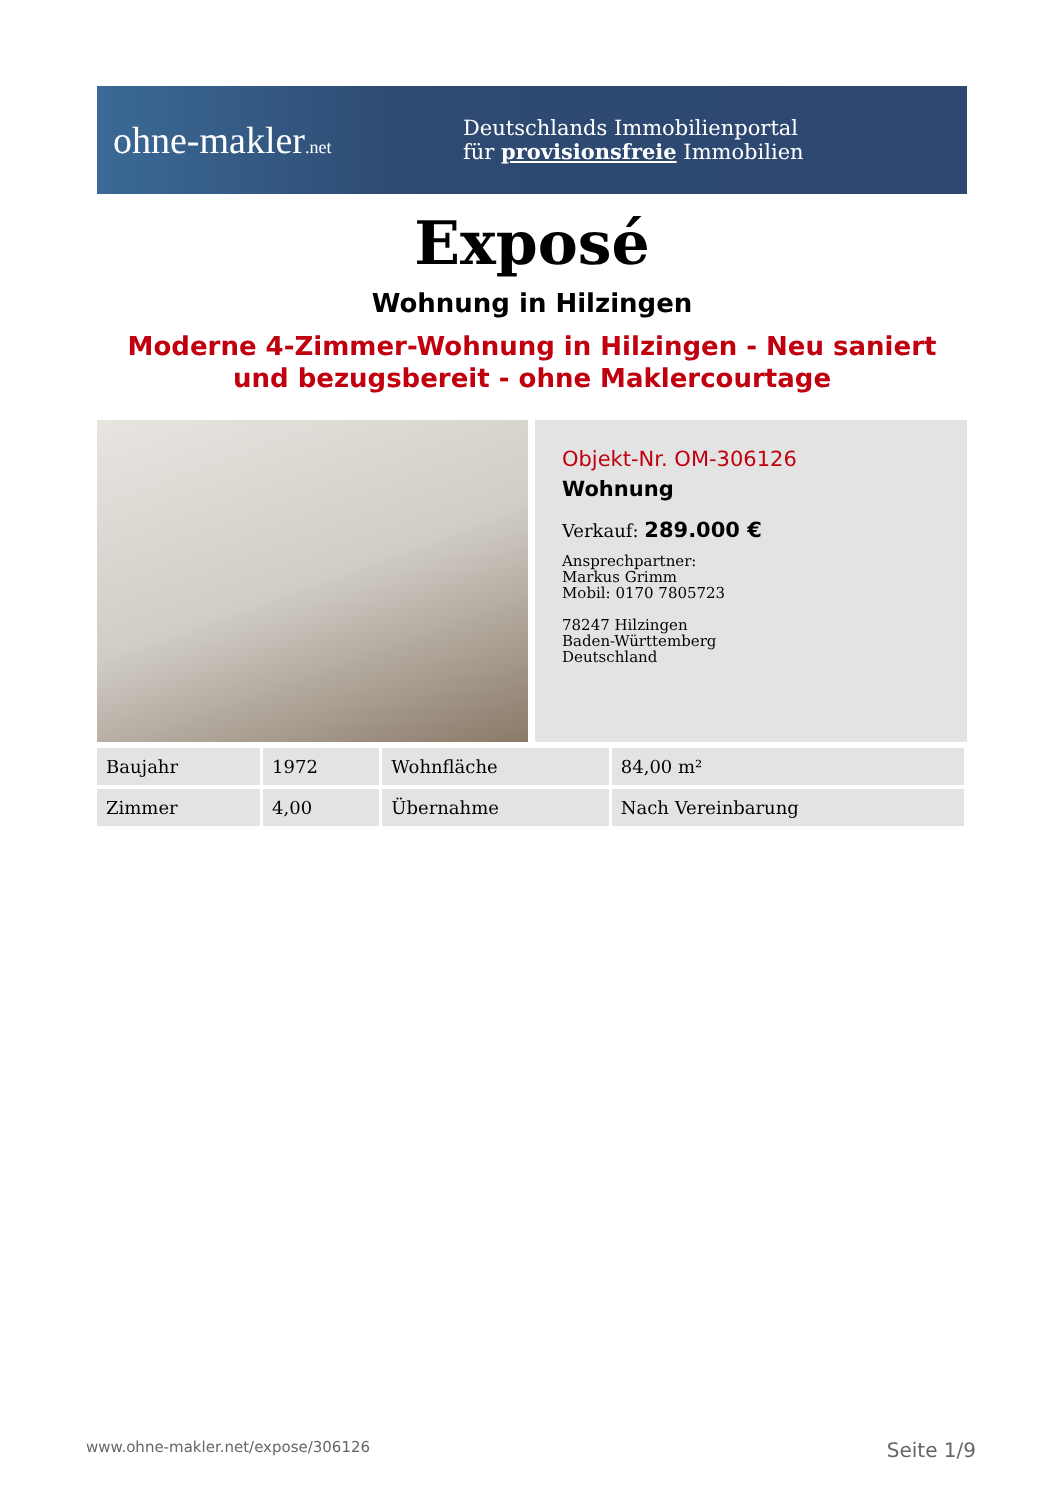ohne-makler.net
Deutschlands Immobilienportal
für provisionsfreie Immobilien
Exposé
Wohnung in Hilzingen
Moderne 4-Zimmer-Wohnung in Hilzingen - Neu saniert und bezugsbereit - ohne Maklercourtage
Objekt-Nr. OM-306126
Wohnung
Verkauf: 289.000 €
Ansprechpartner:
Markus Grimm
Mobil: 0170 7805723
78247 Hilzingen
Baden-Württemberg
Deutschland
| Baujahr | 1972 | Wohnfläche | 84,00 m² |
| Zimmer | 4,00 | Übernahme | Nach Vereinbarung |
www.ohne-makler.net/expose/306126 Seite 1/9